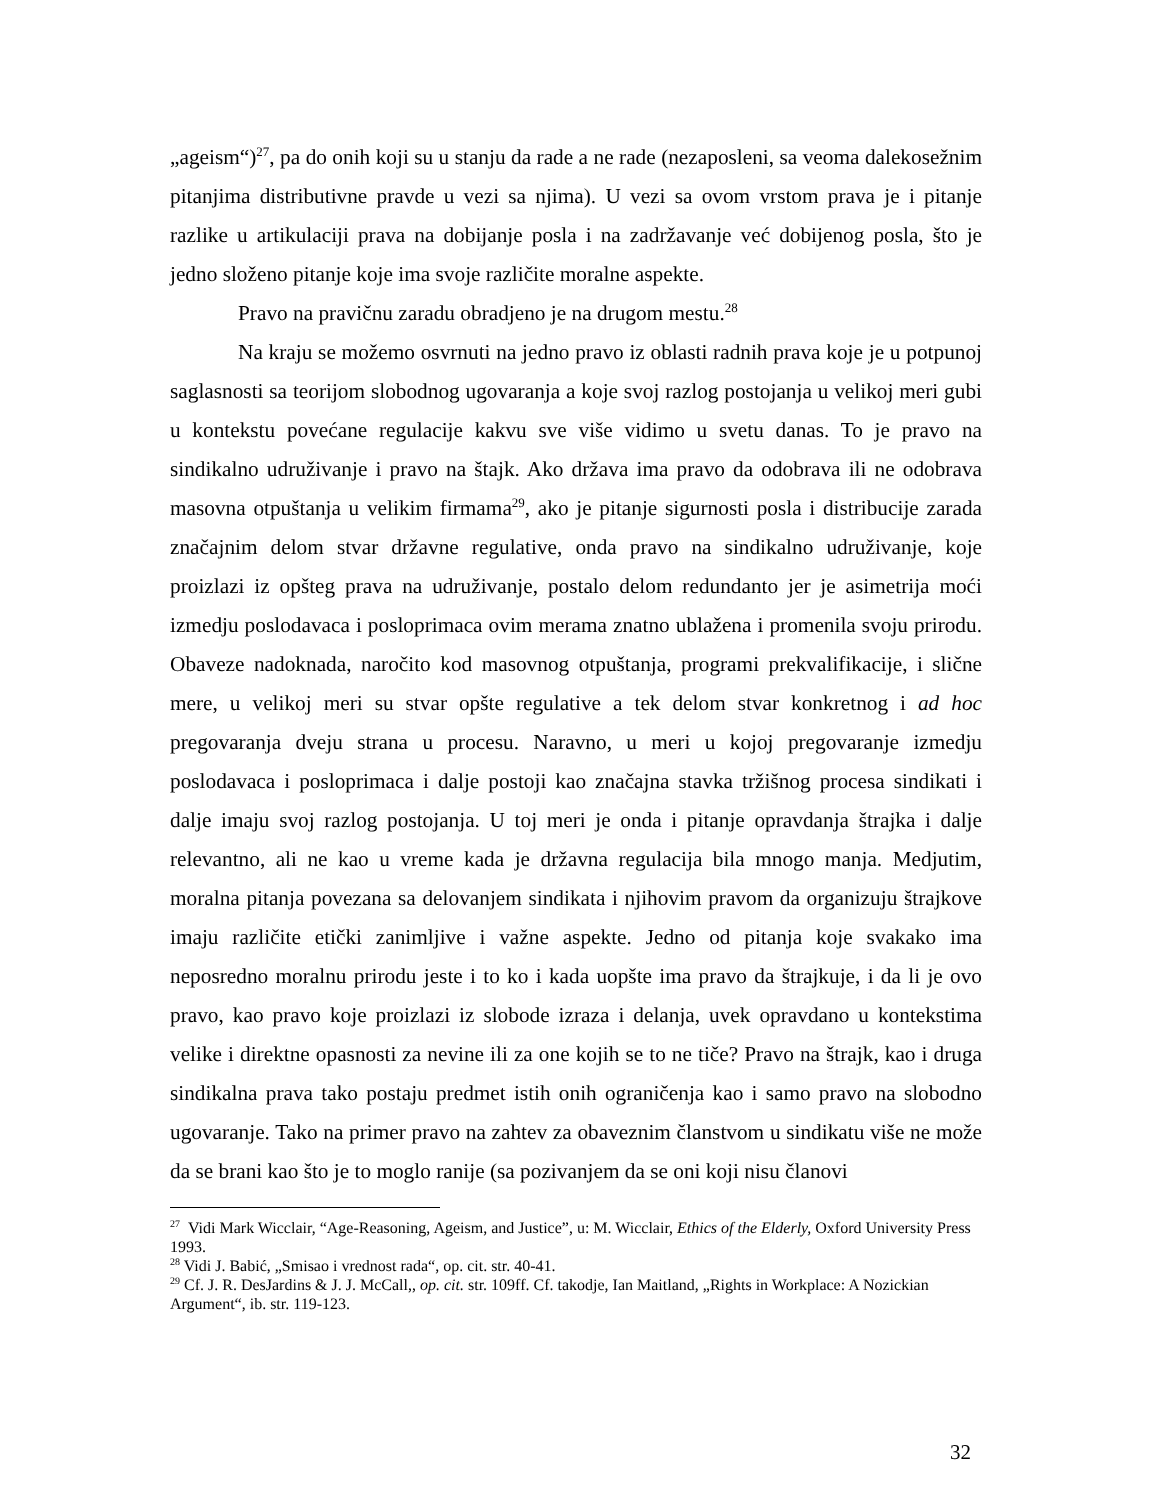„ageism“)<sup>27</sup>, pa do onih koji su u stanju da rade a ne rade (nezaposleni, sa veoma dalekosežnim pitanjima distributivne pravde u vezi sa njima). U vezi sa ovom vrstom prava je i pitanje razlike u artikulaciji prava na dobijanje posla i na zadržavanje već dobijenog posla, što je jedno složeno pitanje koje ima svoje različite moralne aspekte.
Pravo na pravičnu zaradu obradjeno je na drugom mestu.<sup>28</sup>
Na kraju se možemo osvrnuti na jedno pravo iz oblasti radnih prava koje je u potpunoj saglasnosti sa teorijom slobodnog ugovaranja a koje svoj razlog postojanja u velikoj meri gubi u kontekstu povećane regulacije kakvu sve više vidimo u svetu danas. To je pravo na sindikalno udruživanje i pravo na štajk. Ako država ima pravo da odobrava ili ne odobrava masovna otpuštanja u velikim firmama<sup>29</sup>, ako je pitanje sigurnosti posla i distribucije zarada značajnim delom stvar državne regulative, onda pravo na sindikalno udruživanje, koje proizlazi iz opšteg prava na udruživanje, postalo delom redundanto jer je asimetrija moći izmedju poslodavaca i posloprimaca ovim merama znatno ublažena i promenila svoju prirodu. Obaveze nadoknada, naročito kod masovnog otpuštanja, programi prekvalifikacije, i slične mere, u velikoj meri su stvar opšte regulative a tek delom stvar konkretnog i ad hoc pregovaranja dveju strana u procesu. Naravno, u meri u kojoj pregovaranje izmedju poslodavaca i posloprimaca i dalje postoji kao značajna stavka tržišnog procesa sindikati i dalje imaju svoj razlog postojanja. U toj meri je onda i pitanje opravdanja štrajka i dalje relevantno, ali ne kao u vreme kada je državna regulacija bila mnogo manja. Medjutim, moralna pitanja povezana sa delovanjem sindikata i njihovim pravom da organizuju štrajkove imaju različite etički zanimljive i važne aspekte. Jedno od pitanja koje svakako ima neposredno moralnu prirodu jeste i to ko i kada uopšte ima pravo da štrajkuje, i da li je ovo pravo, kao pravo koje proizlazi iz slobode izraza i delanja, uvek opravdano u kontekstima velike i direktne opasnosti za nevine ili za one kojih se to ne tiče? Pravo na štrajk, kao i druga sindikalna prava tako postaju predmet istih onih ograničenja kao i samo pravo na slobodno ugovaranje. Tako na primer pravo na zahtev za obaveznim članstvom u sindikatu više ne može da se brani kao što je to moglo ranije (sa pozivanjem da se oni koji nisu članovi
<sup>27</sup> Vidi Mark Wicclair, “Age-Reasoning, Ageism, and Justice”, u: M. Wicclair, Ethics of the Elderly, Oxford University Press 1993.
<sup>28</sup> Vidi J. Babić, „Smisao i vrednost rada“, op. cit. str. 40-41.
<sup>29</sup> Cf. J. R. DesJardins & J. J. McCall,, op. cit. str. 109ff. Cf. takodje, Ian Maitland, „Rights in Workplace: A Nozickian Argument“, ib. str. 119-123.
32